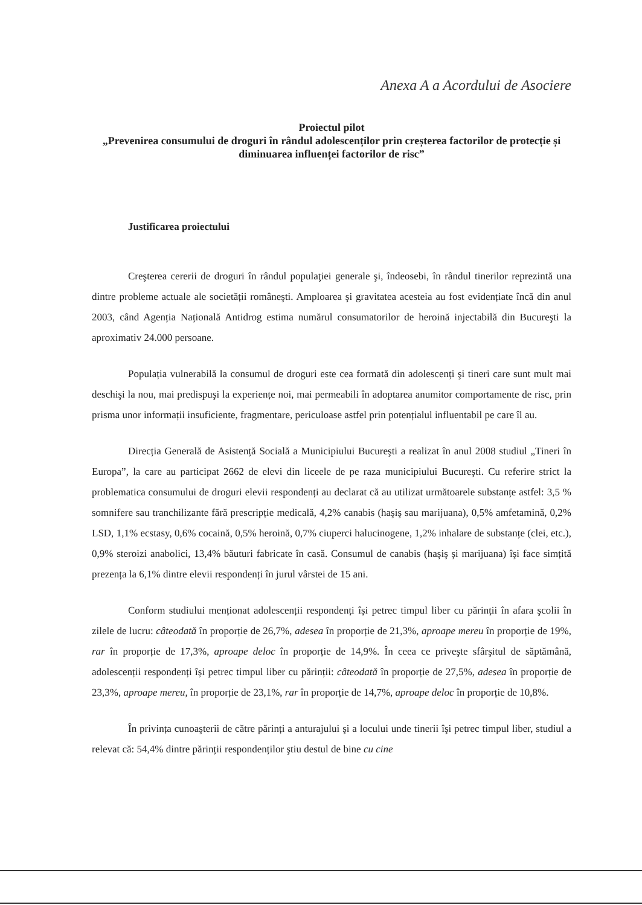Anexa A a Acordului de Asociere
Proiectul pilot
„Prevenirea consumului de droguri în rândul adolescenților prin creșterea factorilor de protecție și diminuarea influenței factorilor de risc”
Justificarea proiectului
Creşterea cererii de droguri în rândul populaţiei generale şi, îndeosebi, în rândul tinerilor reprezintă una dintre probleme actuale ale societății româneşti. Amploarea şi gravitatea acesteia au fost evidențiate încă din anul 2003, când Agenția Națională Antidrog estima numărul consumatorilor de heroină injectabilă din Bucureşti la aproximativ 24.000 persoane.
Populația vulnerabilă la consumul de droguri este cea formată din adolescenți şi tineri care sunt mult mai deschişi la nou, mai predispuşi la experiențe noi, mai permeabili în adoptarea anumitor comportamente de risc, prin prisma unor informații insuficiente, fragmentare, periculoase astfel prin potențialul influentabil pe care îl au.
Direcția Generală de Asistență Socială a Municipiului Bucureşti a realizat în anul 2008 studiul „Tineri în Europa”, la care au participat 2662 de elevi din liceele de pe raza municipiului Bucureşti. Cu referire strict la problematica consumului de droguri elevii respondenți au declarat că au utilizat următoarele substanțe astfel: 3,5 % somnifere sau tranchilizante fără prescripție medicală, 4,2% canabis (haşiş sau marijuana), 0,5% amfetamină, 0,2% LSD, 1,1% ecstasy, 0,6% cocaină, 0,5% heroină, 0,7% ciuperci halucinogene, 1,2% inhalare de substanțe (clei, etc.), 0,9% steroizi anabolici, 13,4% băuturi fabricate în casă. Consumul de canabis (haşiş şi marijuana) îşi face simțită prezența la 6,1% dintre elevii respondenți în jurul vârstei de 15 ani.
Conform studiului menționat adolescenții respondenți își petrec timpul liber cu părinții în afara şcolii în zilele de lucru: câteodată în proporție de 26,7%, adesea în proporție de 21,3%, aproape mereu în proporție de 19%, rar în proporție de 17,3%, aproape deloc în proporție de 14,9%. În ceea ce priveşte sfârşitul de săptămână, adolescenții respondenți își petrec timpul liber cu părinții: câteodată în proporție de 27,5%, adesea în proporție de 23,3%, aproape mereu, în proporție de 23,1%, rar în proporție de 14,7%, aproape deloc în proporție de 10,8%.
În privința cunoaşterii de către părinți a anturajului şi a locului unde tinerii îşi petrec timpul liber, studiul a relevat că: 54,4% dintre părinții respondenților ştiu destul de bine cu cine